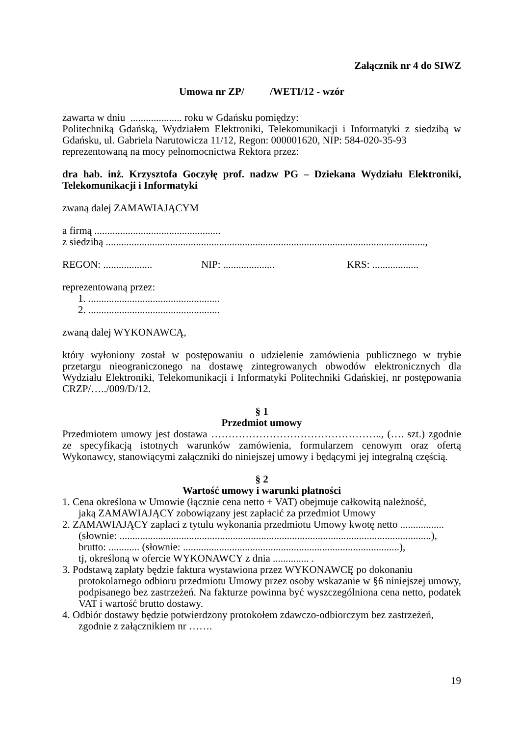Załącznik nr 4 do SIWZ
Umowa nr ZP/ /WETI/12 - wzór
zawarta w dniu .................... roku w Gdańsku pomiędzy:
Politechniką Gdańską, Wydziałem Elektroniki, Telekomunikacji i Informatyki z siedzibą w Gdańsku, ul. Gabriela Narutowicza 11/12, Regon: 000001620, NIP: 584-020-35-93
reprezentowaną na mocy pełnomocnictwa Rektora przez:
dra hab. inż. Krzysztofa Goczyłę prof. nadzw PG – Dziekana Wydziału Elektroniki, Telekomunikacji i Informatyki
zwaną dalej ZAMAWIAJĄCYM
a firmą .................................................
z siedzibą ............................................................................................................................,
REGON: ................... NIP: .................... KRS: ..................
reprezentowaną przez:
1. ...................................................
2. ...................................................
zwaną dalej WYKONAWCĄ,
który wyłoniony został w postępowaniu o udzielenie zamówienia publicznego w trybie przetargu nieograniczonego na dostawę zintegrowanych obwodów elektronicznych dla Wydziału Elektroniki, Telekomunikacji i Informatyki Politechniki Gdańskiej, nr postępowania CRZP/…../009/D/12.
§ 1
Przedmiot umowy
Przedmiotem umowy jest dostawa ………………………………………….., (…. szt.) zgodnie ze specyfikacją istotnych warunków zamówienia, formularzem cenowym oraz ofertą Wykonawcy, stanowiącymi załączniki do niniejszej umowy i będącymi jej integralną częścią.
§ 2
Wartość umowy i warunki płatności
1. Cena określona w Umowie (łącznie cena netto + VAT) obejmuje całkowitą należność,
jaką ZAMAWIAJĄCY zobowiązany jest zapłacić za przedmiot Umowy
2. ZAMAWIAJĄCY zapłaci z tytułu wykonania przedmiotu Umowy kwotę netto .................
(słownie: .........................................................................................................................),
brutto: ............ (słownie: ....................................................................................),
tj, określoną w ofercie WYKONAWCY z dnia .............. .
3. Podstawą zapłaty będzie faktura wystawiona przez WYKONAWCĘ po dokonaniu
protokolarnego odbioru przedmiotu Umowy przez osoby wskazanie w §6 niniejszej umowy, podpisanego bez zastrzeżeń. Na fakturze powinna być wyszczególniona cena netto, podatek VAT i wartość brutto dostawy.
4. Odbiór dostawy będzie potwierdzony protokołem zdawczo-odbiorczym bez zastrzeżeń,
zgodnie z załącznikiem nr …….
19